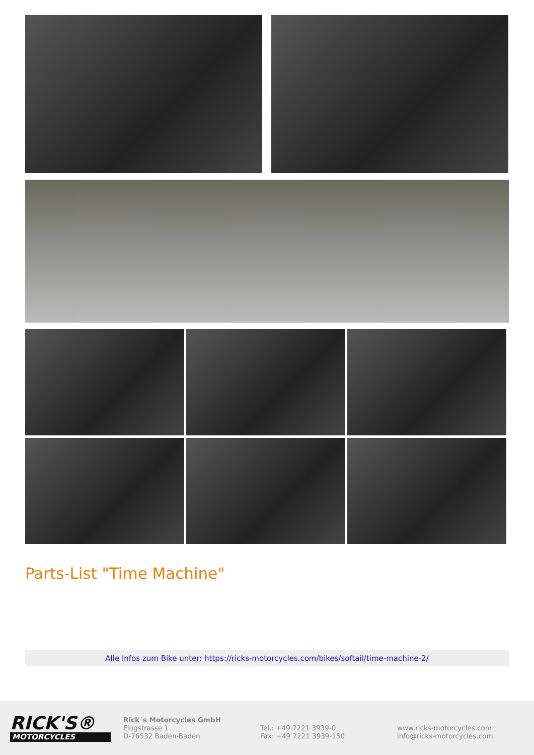Parts-List "Time Machine"
Alle Infos zum Bike unter: https://ricks-motorcycles.com/bikes/softail/time-machine-2/
RICK'S®
MOTORCYCLES
Rick´s Motorcycles GmbH
Flugstrasse 1
D-76532 Baden-Baden
Tel.: +49 7221 3939-0
Fax: +49 7221 3939-150
www.ricks-motorcycles.com
info@ricks-motorcycles.com